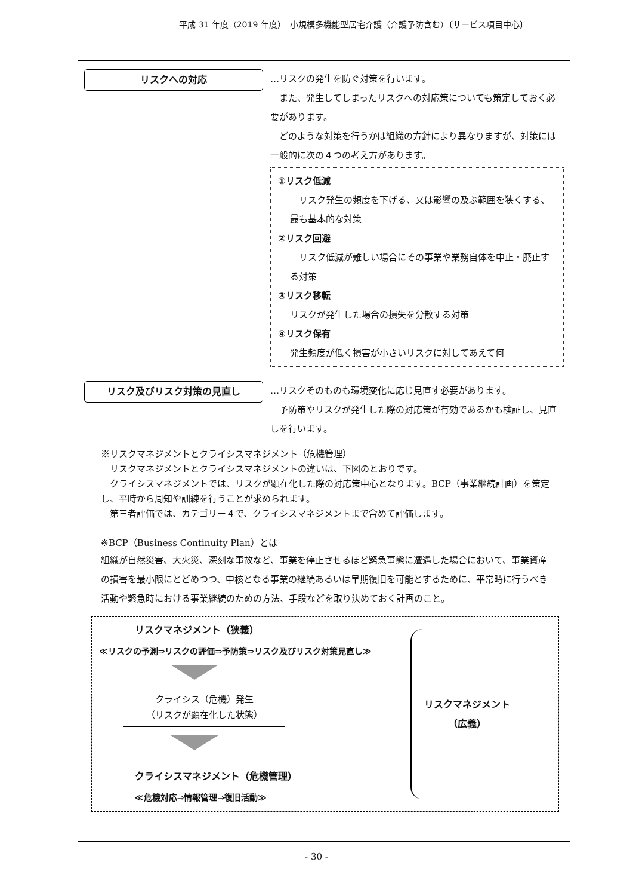平成 31 年度（2019 年度）　小規模多機能型居宅介護（介護予防含む）〔サービス項目中心〕
リスクへの対応
…リスクの発生を防ぐ対策を行います。
　また、発生してしまったリスクへの対応策についても策定しておく必要があります。
　どのような対策を行うかは組織の方針により異なりますが、対策には一般的に次の４つの考え方があります。
①リスク低減
　リスク発生の頻度を下げる、又は影響の及ぶ範囲を狭くする、最も基本的な対策
②リスク回避
　リスク低減が難しい場合にその事業や業務自体を中止・廃止する対策
③リスク移転
リスクが発生した場合の損失を分散する対策
④リスク保有
発生頻度が低く損害が小さいリスクに対してあえて何
リスク及びリスク対策の見直し
…リスクそのものも環境変化に応じ見直す必要があります。
　予防策やリスクが発生した際の対応策が有効であるかも検証し、見直しを行います。
※リスクマネジメントとクライシスマネジメント（危機管理）
　リスクマネジメントとクライシスマネジメントの違いは、下図のとおりです。
　クライシスマネジメントでは、リスクが顕在化した際の対応策中心となります。BCP（事業継続計画）を策定し、平時から周知や訓練を行うことが求められます。
　第三者評価では、カテゴリー４で、クライシスマネジメントまで含めて評価します。
※BCP（Business Continuity Plan）とは
組織が自然災害、大火災、深刻な事故など、事業を停止させるほど緊急事態に遭遇した場合において、事業資産の損害を最小限にとどめつつ、中核となる事業の継続あるいは早期復旧を可能とするために、平常時に行うべき活動や緊急時における事業継続のための方法、手段などを取り決めておく計画のこと。
リスクマネジメント（狭義）
≪リスクの予測⇒リスクの評価⇒予防策⇒リスク及びリスク対策見直し≫
クライシス（危機）発生
（リスクが顕在化した状態）
クライシスマネジメント（危機管理）
≪危機対応⇒情報管理⇒復旧活動≫
リスクマネジメント
（広義）
- 30 -